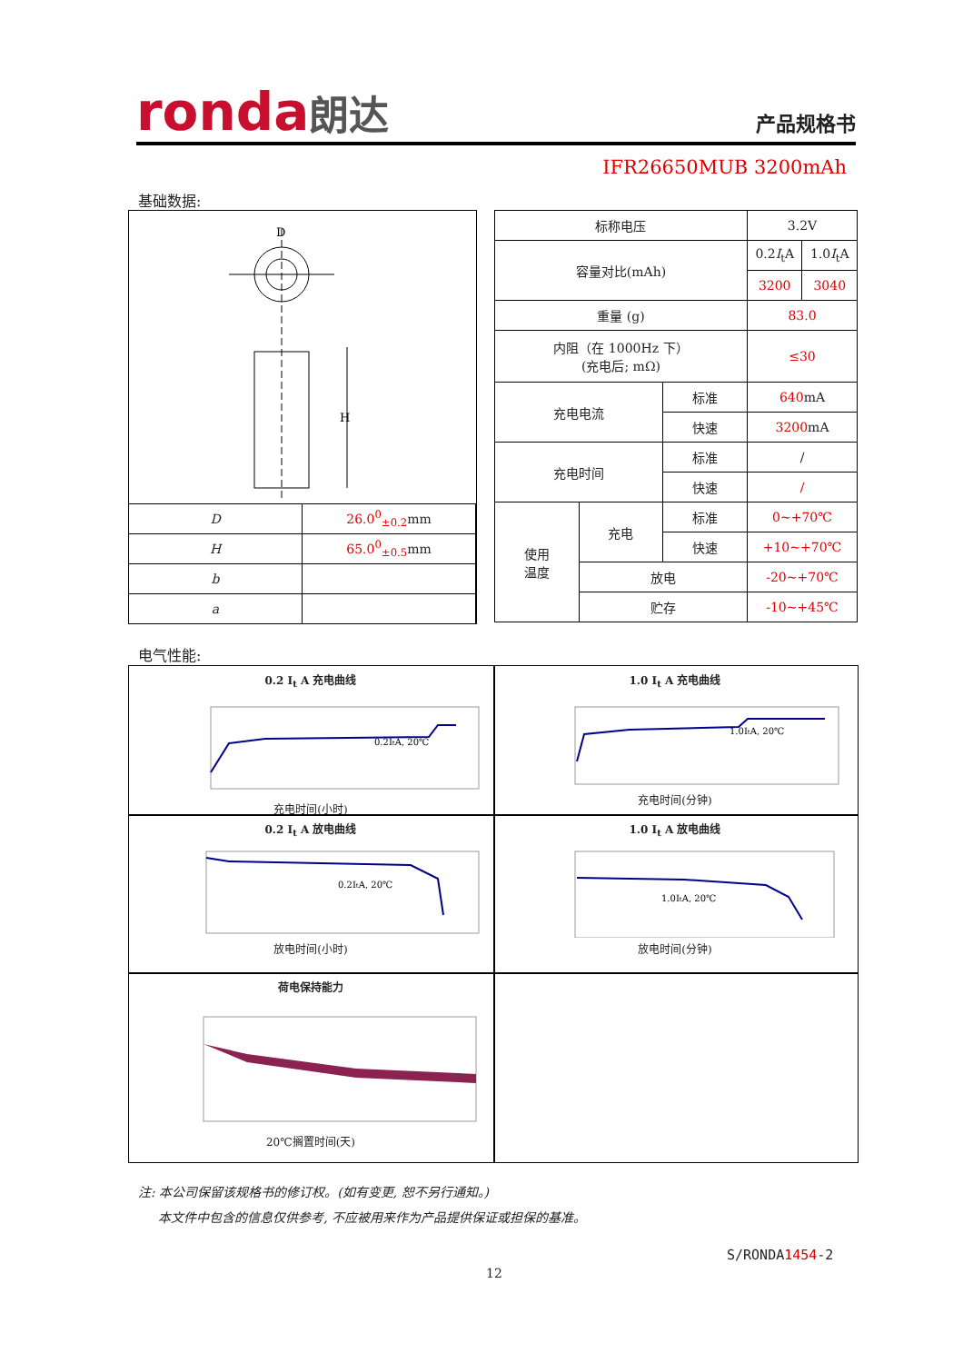ronda朗达
产品规格书
IFR26650MUB 3200mAh
基础数据:
D
H
| D | 26.0<sup>0</sup><sub>±0.2</sub> mm |
| H | 65.0<sup>0</sup><sub>±0.5</sub> mm |
| b | |
| a | |
| 标称电压 | | | 3.2V | |
| 容量对比(mAh) | | | 0.2 I<sub>t</sub>A | 1.0 I<sub>t</sub>A |
| | | | 3200 | 3040 |
| 重量 (g) | | | 83.0 | |
| 内阻（在 1000Hz 下） (充电后; mΩ) | | | ≤30 | |
| 充电电流 | | 标准 | 640 mA | |
| | | 快速 | 3200 mA | |
| 充电时间 | | 标准 | / | |
| | | 快速 | / | |
| 使用 温度 | 充电 | 标准 | 0~+70℃ | |
| | | 快速 | +10~+70℃ | |
| | 放电 | | -20~+70℃ | |
| | 贮存 | | -10~+45℃ | |
电气性能:
0.2 I<sub>t</sub> A 充电曲线
0.2ItA, 20℃
充电时间(小时)
1.0 I<sub>t</sub> A 充电曲线
1.0ItA, 20℃
充电时间(分钟)
0.2 I<sub>t</sub> A 放电曲线
0.2ItA, 20℃
放电时间(小时)
1.0 I<sub>t</sub> A 放电曲线
1.0ItA, 20℃
放电时间(分钟)
荷电保持能力
20℃搁置时间(天)
注: 本公司保留该规格书的修订权。(如有变更, 恕不另行通知。)
本文件中包含的信息仅供参考, 不应被用来作为产品提供保证或担保的基准。
S/RONDA1454-2
12